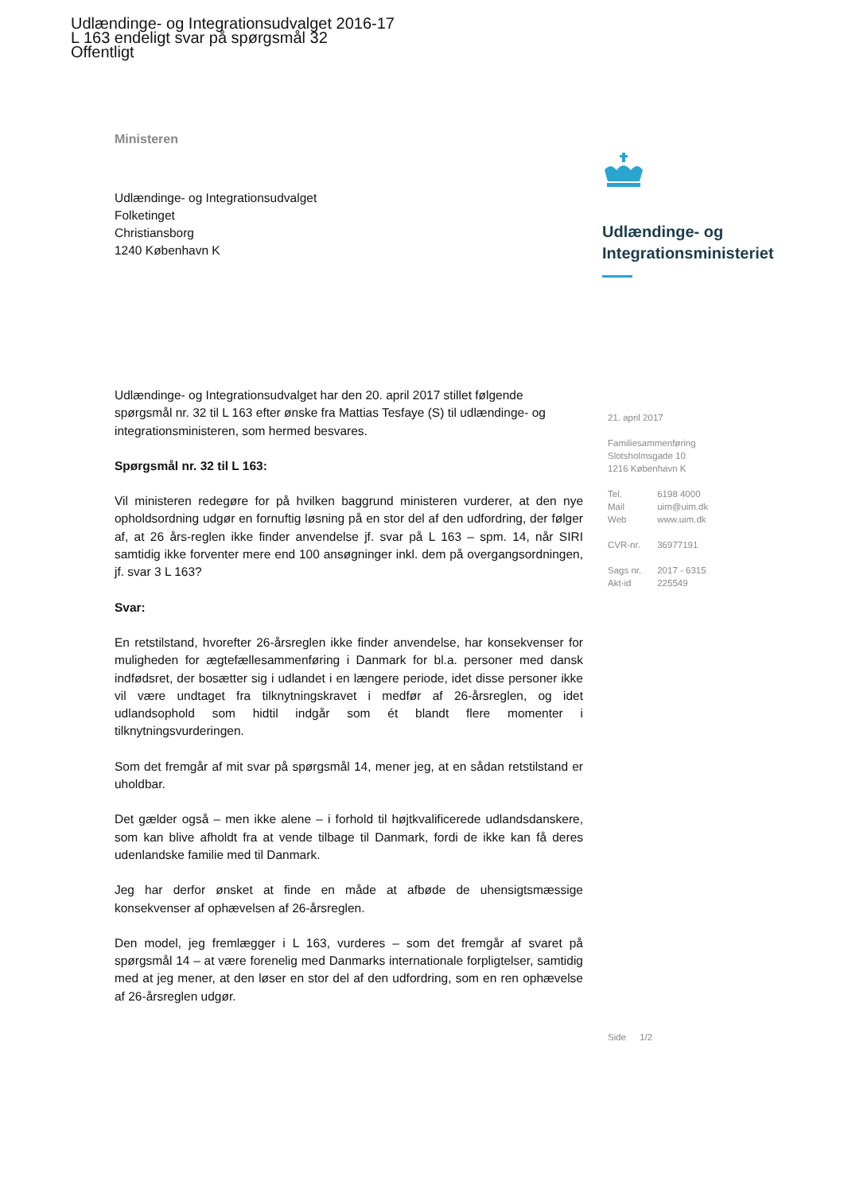Udlændinge- og Integrationsudvalget 2016-17
L 163 endeligt svar på spørgsmål 32
Offentligt
Ministeren
Udlændinge- og Integrationsudvalget
Folketinget
Christiansborg
1240 København K
Udlændinge- og
Integrationsministeriet
Udlændinge- og Integrationsudvalget har den 20. april 2017 stillet følgende spørgsmål nr. 32 til L 163 efter ønske fra Mattias Tesfaye (S) til udlændinge- og integrationsministeren, som hermed besvares.
Spørgsmål nr. 32 til L 163:
Vil ministeren redegøre for på hvilken baggrund ministeren vurderer, at den nye opholdsordning udgør en fornuftig løsning på en stor del af den udfordring, der følger af, at 26 års-reglen ikke finder anvendelse jf. svar på L 163 – spm. 14, når SIRI samtidig ikke forventer mere end 100 ansøgninger inkl. dem på overgangsordningen, jf. svar 3 L 163?
Svar:
En retstilstand, hvorefter 26-årsreglen ikke finder anvendelse, har konsekvenser for muligheden for ægtefællesammenføring i Danmark for bl.a. personer med dansk indfødsret, der bosætter sig i udlandet i en længere periode, idet disse personer ikke vil være undtaget fra tilknytningskravet i medfør af 26-årsreglen, og idet udlandsophold som hidtil indgår som ét blandt flere momenter i tilknytningsvurderingen.
Som det fremgår af mit svar på spørgsmål 14, mener jeg, at en sådan retstilstand er uholdbar.
Det gælder også – men ikke alene – i forhold til højtkvalificerede udlandsdanskere, som kan blive afholdt fra at vende tilbage til Danmark, fordi de ikke kan få deres udenlandske familie med til Danmark.
Jeg har derfor ønsket at finde en måde at afbøde de uhensigtsmæssige konsekvenser af ophævelsen af 26-årsreglen.
Den model, jeg fremlægger i L 163, vurderes – som det fremgår af svaret på spørgsmål 14 – at være forenelig med Danmarks internationale forpligtelser, samtidig med at jeg mener, at den løser en stor del af den udfordring, som en ren ophævelse af 26-årsreglen udgør.
21. april 2017
Familiesammenføring
Slotsholmsgade 10
1216 København K
Tel. 6198 4000
Mail uim@uim.dk
Web www.uim.dk
CVR-nr. 36977191
Sags nr. 2017 - 6315
Akt-id 225549
Side 1/2